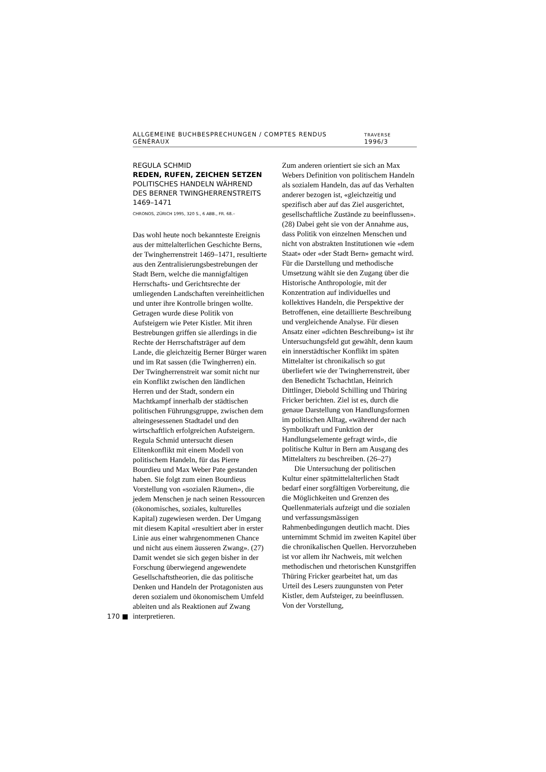ALLGEMEINE BUCHBESPRECHUNGEN / COMPTES RENDUS GÉNÉRAUX TRAVERSE 1996/3
REGULA SCHMID
REDEN, RUFEN, ZEICHEN SETZEN
POLITISCHES HANDELN WÄHREND DES BERNER TWINGHERRENSTREITS 1469–1471
CHRONOS, ZÜRICH 1995, 320 S., 6 ABB., FR. 68.–
Das wohl heute noch bekannteste Ereignis aus der mittelalterlichen Geschichte Berns, der Twingherrenstreit 1469–1471, resultierte aus den Zentralisierungsbestrebungen der Stadt Bern, welche die mannigfaltigen Herrschafts- und Gerichtsrechte der umliegenden Landschaften vereinheitlichen und unter ihre Kontrolle bringen wollte. Getragen wurde diese Politik von Aufsteigern wie Peter Kistler. Mit ihren Bestrebungen griffen sie allerdings in die Rechte der Herrschaftsträger auf dem Lande, die gleichzeitig Berner Bürger waren und im Rat sassen (die Twingherren) ein. Der Twingherrenstreit war somit nicht nur ein Konflikt zwischen den ländlichen Herren und der Stadt, sondern ein Machtkampf innerhalb der städtischen politischen Führungsgruppe, zwischen dem alteingesessenen Stadtadel und den wirtschaftlich erfolgreichen Aufsteigern. Regula Schmid untersucht diesen Elitenkonflikt mit einem Modell von politischem Handeln, für das Pierre Bourdieu und Max Weber Pate gestanden haben. Sie folgt zum einen Bourdieus Vorstellung von «sozialen Räumen», die jedem Menschen je nach seinen Ressourcen (ökonomisches, soziales, kulturelles Kapital) zugewiesen werden. Der Umgang mit diesem Kapital «resultiert aber in erster Linie aus einer wahrgenommenen Chance und nicht aus einem äusseren Zwang». (27) Damit wendet sie sich gegen bisher in der Forschung überwiegend angewendete Gesellschaftstheorien, die das politische Denken und Handeln der Protagonisten aus deren sozialem und ökonomischem Umfeld ableiten und als Reaktionen auf Zwang interpretieren.
170 ■
Zum anderen orientiert sie sich an Max Webers Definition von politischem Handeln als sozialem Handeln, das auf das Verhalten anderer bezogen ist, «gleichzeitig und spezifisch aber auf das Ziel ausgerichtet, gesellschaftliche Zustände zu beeinflussen». (28) Dabei geht sie von der Annahme aus, dass Politik von einzelnen Menschen und nicht von abstrakten Institutionen wie «dem Staat» oder «der Stadt Bern» gemacht wird. Für die Darstellung und methodische Umsetzung wählt sie den Zugang über die Historische Anthropologie, mit der Konzentration auf individuelles und kollektives Handeln, die Perspektive der Betroffenen, eine detaillierte Beschreibung und vergleichende Analyse. Für diesen Ansatz einer «dichten Beschreibung» ist ihr Untersuchungsfeld gut gewählt, denn kaum ein innerstädtischer Konflikt im späten Mittelalter ist chronikalisch so gut überliefert wie der Twingherrenstreit, über den Benedicht Tschachtlan, Heinrich Dittlinger, Diebold Schilling und Thüring Fricker berichten. Ziel ist es, durch die genaue Darstellung von Handlungsformen im politischen Alltag, «während der nach Symbolkraft und Funktion der Handlungselemente gefragt wird», die politische Kultur in Bern am Ausgang des Mittelalters zu beschreiben. (26–27)
Die Untersuchung der politischen Kultur einer spätmittelalterlichen Stadt bedarf einer sorgfältigen Vorbereitung, die die Möglichkeiten und Grenzen des Quellenmaterials aufzeigt und die sozialen und verfassungsmässigen Rahmenbedingungen deutlich macht. Dies unternimmt Schmid im zweiten Kapitel über die chronikalischen Quellen. Hervorzuheben ist vor allem ihr Nachweis, mit welchen methodischen und rhetorischen Kunstgriffen Thüring Fricker gearbeitet hat, um das Urteil des Lesers zuungunsten von Peter Kistler, dem Aufsteiger, zu beeinflussen. Von der Vorstellung,